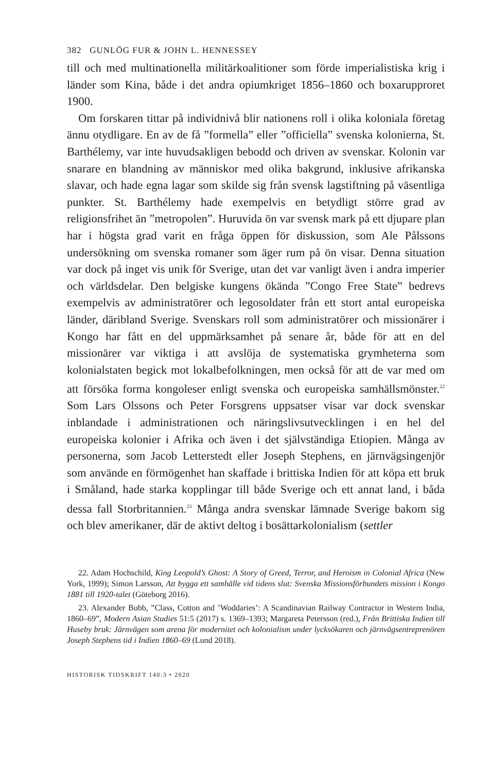382 GUNLÖG FUR & JOHN L. HENNESSEY
till och med multinationella militärkoalitioner som förde imperialistiska krig i länder som Kina, både i det andra opiumkriget 1856–1860 och boxarupproret 1900.
Om forskaren tittar på individnivå blir nationens roll i olika koloniala företag ännu otydligare. En av de få ”formella” eller ”officiella” svenska kolonierna, St. Barthélemy, var inte huvudsakligen bebodd och driven av svenskar. Kolonin var snarare en blandning av människor med olika bakgrund, inklusive afrikanska slavar, och hade egna lagar som skilde sig från svensk lagstiftning på väsentliga punkter. St. Barthélemy hade exempelvis en betydligt större grad av religionsfrihet än ”metropolen”. Huruvida ön var svensk mark på ett djupare plan har i högsta grad varit en fråga öppen för diskussion, som Ale Pålssons undersökning om svenska romaner som äger rum på ön visar. Denna situation var dock på inget vis unik för Sverige, utan det var vanligt även i andra imperier och världsdelar. Den belgiske kungens ökända ”Congo Free State” bedrevs exempelvis av administratörer och legosoldater från ett stort antal europeiska länder, däribland Sverige. Svenskars roll som administratörer och missionärer i Kongo har fått en del uppmärksamhet på senare år, både för att en del missionärer var viktiga i att avslöja de systematiska grymheterna som kolonialstaten begick mot lokalbefolkningen, men också för att de var med om att försöka forma kongoleser enligt svenska och europeiska samhällsmönster.<sup>22</sup> Som Lars Olssons och Peter Forsgrens uppsatser visar var dock svenskar inblandade i administrationen och näringslivsutvecklingen i en hel del europeiska kolonier i Afrika och även i det självständiga Etiopien. Många av personerna, som Jacob Letterstedt eller Joseph Stephens, en järnvägsingenjör som använde en förmögenhet han skaffade i brittiska Indien för att köpa ett bruk i Småland, hade starka kopplingar till både Sverige och ett annat land, i båda dessa fall Storbritannien.<sup>23</sup> Många andra svenskar lämnade Sverige bakom sig och blev amerikaner, där de aktivt deltog i bosättarkolonialism (settler
22. Adam Hochschild, King Leopold’s Ghost: A Story of Greed, Terror, and Heroism in Colonial Africa (New York, 1999); Simon Larsson, Att bygga ett samhälle vid tidens slut: Svenska Missionsförbundets mission i Kongo 1881 till 1920-talet (Göteborg 2016).
23. Alexander Bubb, ”Class, Cotton and ’Woddaries’: A Scandinavian Railway Contractor in Western India, 1860–69”, Modern Asian Studies 51:5 (2017) s. 1369–1393; Margareta Petersson (red.), Från Brittiska Indien till Huseby bruk: Järnvägen som arena för modernitet och kolonialism under lycksökaren och järnvägsentreprenören Joseph Stephens tid i Indien 1860–69 (Lund 2018).
HISTORISK TIDSKRIFT 140:3 • 2020